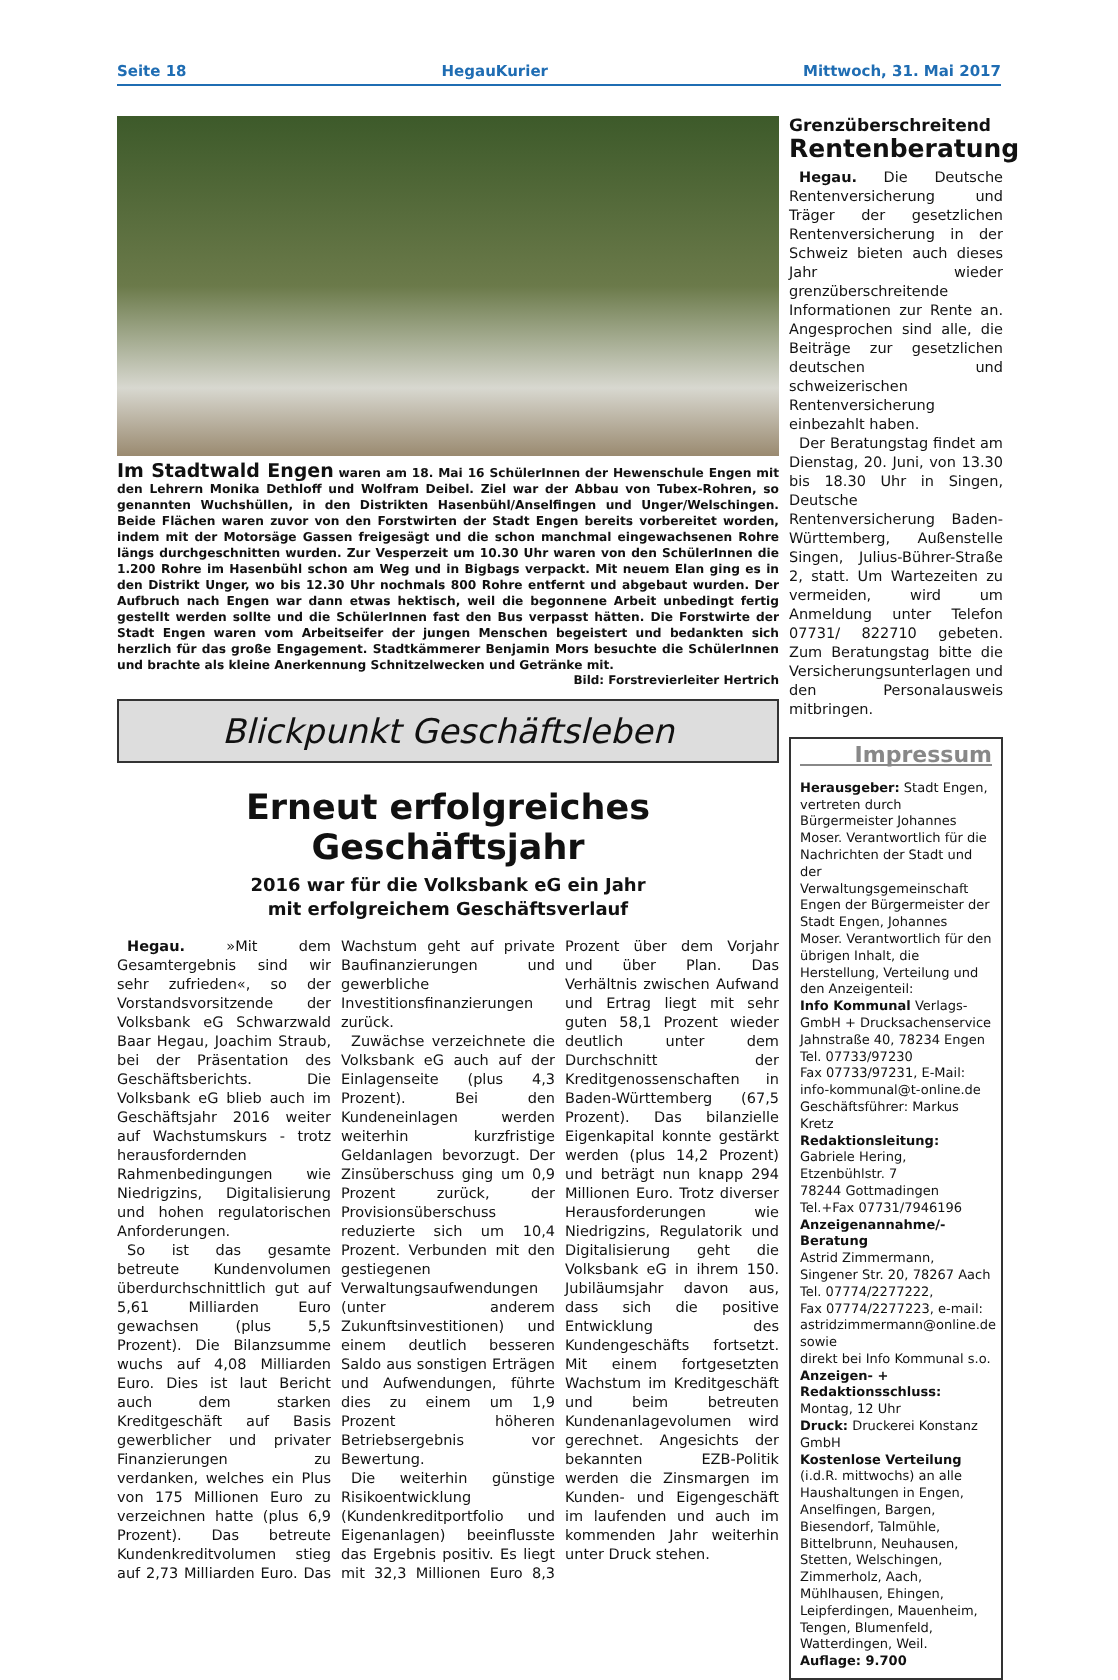Seite 18 HegauKurier Mittwoch, 31. Mai 2017
Im Stadtwald Engen waren am 18. Mai 16 SchülerInnen der Hewenschule Engen mit den Lehrern Monika Dethloff und Wolfram Deibel. Ziel war der Abbau von Tubex-Rohren, so genannten Wuchshüllen, in den Distrikten Hasenbühl/Anselfingen und Unger/Welschingen. Beide Flächen waren zuvor von den Forstwirten der Stadt Engen bereits vorbereitet worden, indem mit der Motorsäge Gassen freigesägt und die schon manchmal eingewachsenen Rohre längs durchgeschnitten wurden. Zur Vesperzeit um 10.30 Uhr waren von den SchülerInnen die 1.200 Rohre im Hasenbühl schon am Weg und in Bigbags verpackt. Mit neuem Elan ging es in den Distrikt Unger, wo bis 12.30 Uhr nochmals 800 Rohre entfernt und abgebaut wurden. Der Aufbruch nach Engen war dann etwas hektisch, weil die begonnene Arbeit unbedingt fertig gestellt werden sollte und die SchülerInnen fast den Bus verpasst hätten. Die Forstwirte der Stadt Engen waren vom Arbeitseifer der jungen Menschen begeistert und bedankten sich herzlich für das große Engagement. Stadtkämmerer Benjamin Mors besuchte die SchülerInnen und brachte als kleine Anerkennung Schnitzelwecken und Getränke mit.
Bild: Forstrevierleiter Hertrich
Blickpunkt Geschäftsleben
Erneut erfolgreiches Geschäftsjahr
2016 war für die Volksbank eG ein Jahr
mit erfolgreichem Geschäftsverlauf
Hegau. »Mit dem Gesamtergebnis sind wir sehr zufrieden«, so der Vorstandsvorsitzende der Volksbank eG Schwarzwald Baar Hegau, Joachim Straub, bei der Präsentation des Geschäftsberichts. Die Volksbank eG blieb auch im Geschäftsjahr 2016 weiter auf Wachstumskurs - trotz herausfordernden Rahmenbedingungen wie Niedrigzins, Digitalisierung und hohen regulatorischen Anforderungen.
So ist das gesamte betreute Kundenvolumen überdurchschnittlich gut auf 5,61 Milliarden Euro gewachsen (plus 5,5 Prozent). Die Bilanzsumme wuchs auf 4,08 Milliarden Euro. Dies ist laut Bericht auch dem starken Kreditgeschäft auf Basis gewerblicher und privater Finanzierungen zu verdanken, welches ein Plus von 175 Millionen Euro zu verzeichnen hatte (plus 6,9 Prozent). Das betreute Kundenkreditvolumen stieg auf 2,73 Milliarden Euro. Das Wachstum geht auf private Baufinanzierungen und gewerbliche Investitionsfinanzierungen zurück.
Zuwächse verzeichnete die Volksbank eG auch auf der Einlagenseite (plus 4,3 Prozent). Bei den Kundeneinlagen werden weiterhin kurzfristige Geldanlagen bevorzugt. Der Zinsüberschuss ging um 0,9 Prozent zurück, der Provisionsüberschuss reduzierte sich um 10,4 Prozent. Verbunden mit den gestiegenen Verwaltungsaufwendungen (unter anderem Zukunftsinvestitionen) und einem deutlich besseren Saldo aus sonstigen Erträgen und Aufwendungen, führte dies zu einem um 1,9 Prozent höheren Betriebsergebnis vor Bewertung.
Die weiterhin günstige Risikoentwicklung (Kundenkreditportfolio und Eigenanlagen) beeinflusste das Ergebnis positiv. Es liegt mit 32,3 Millionen Euro 8,3 Prozent über dem Vorjahr und über Plan. Das Verhältnis zwischen Aufwand und Ertrag liegt mit sehr guten 58,1 Prozent wieder deutlich unter dem Durchschnitt der Kreditgenossenschaften in Baden-Württemberg (67,5 Prozent). Das bilanzielle Eigenkapital konnte gestärkt werden (plus 14,2 Prozent) und beträgt nun knapp 294 Millionen Euro. Trotz diverser Herausforderungen wie Niedrigzins, Regulatorik und Digitalisierung geht die Volksbank eG in ihrem 150. Jubiläumsjahr davon aus, dass sich die positive Entwicklung des Kundengeschäfts fortsetzt. Mit einem fortgesetzten Wachstum im Kreditgeschäft und beim betreuten Kundenanlagevolumen wird gerechnet. Angesichts der bekannten EZB-Politik werden die Zinsmargen im Kunden- und Eigengeschäft im laufenden und auch im kommenden Jahr weiterhin unter Druck stehen.
Grenzüberschreitend
Rentenberatung
Hegau. Die Deutsche Rentenversicherung und Träger der gesetzlichen Rentenversicherung in der Schweiz bieten auch dieses Jahr wieder grenzüberschreitende Informationen zur Rente an. Angesprochen sind alle, die Beiträge zur gesetzlichen deutschen und schweizerischen Rentenversicherung einbezahlt haben.
Der Beratungstag findet am Dienstag, 20. Juni, von 13.30 bis 18.30 Uhr in Singen, Deutsche Rentenversicherung Baden-Württemberg, Außenstelle Singen, Julius-Bührer-Straße 2, statt. Um Wartezeiten zu vermeiden, wird um Anmeldung unter Telefon 07731/ 822710 gebeten. Zum Beratungstag bitte die Versicherungsunterlagen und den Personalausweis mitbringen.
Impressum
Herausgeber: Stadt Engen, vertreten durch Bürgermeister Johannes Moser. Verantwortlich für die Nachrichten der Stadt und der Verwaltungsgemeinschaft Engen der Bürgermeister der Stadt Engen, Johannes Moser. Verantwortlich für den übrigen Inhalt, die Herstellung, Verteilung und den Anzeigenteil:
Info Kommunal Verlags-GmbH + Drucksachenservice
Jahnstraße 40, 78234 Engen
Tel. 07733/97230
Fax 07733/97231, E-Mail:
info-kommunal@t-online.de
Geschäftsführer: Markus Kretz
Redaktionsleitung:
Gabriele Hering, Etzenbühlstr. 7
78244 Gottmadingen
Tel.+Fax 07731/7946196
Anzeigenannahme/-Beratung
Astrid Zimmermann,
Singener Str. 20, 78267 Aach
Tel. 07774/2277222,
Fax 07774/2277223, e-mail: astridzimmermann@online.de
sowie
direkt bei Info Kommunal s.o.
Anzeigen- + Redaktionsschluss:
Montag, 12 Uhr
Druck: Druckerei Konstanz GmbH
Kostenlose Verteilung (i.d.R. mittwochs) an alle Haushaltungen in Engen, Anselfingen, Bargen, Biesendorf, Talmühle, Bittelbrunn, Neuhausen, Stetten, Welschingen, Zimmerholz, Aach, Mühlhausen, Ehingen, Leipferdingen, Mauenheim, Tengen, Blumenfeld, Watterdingen, Weil.
Auflage: 9.700